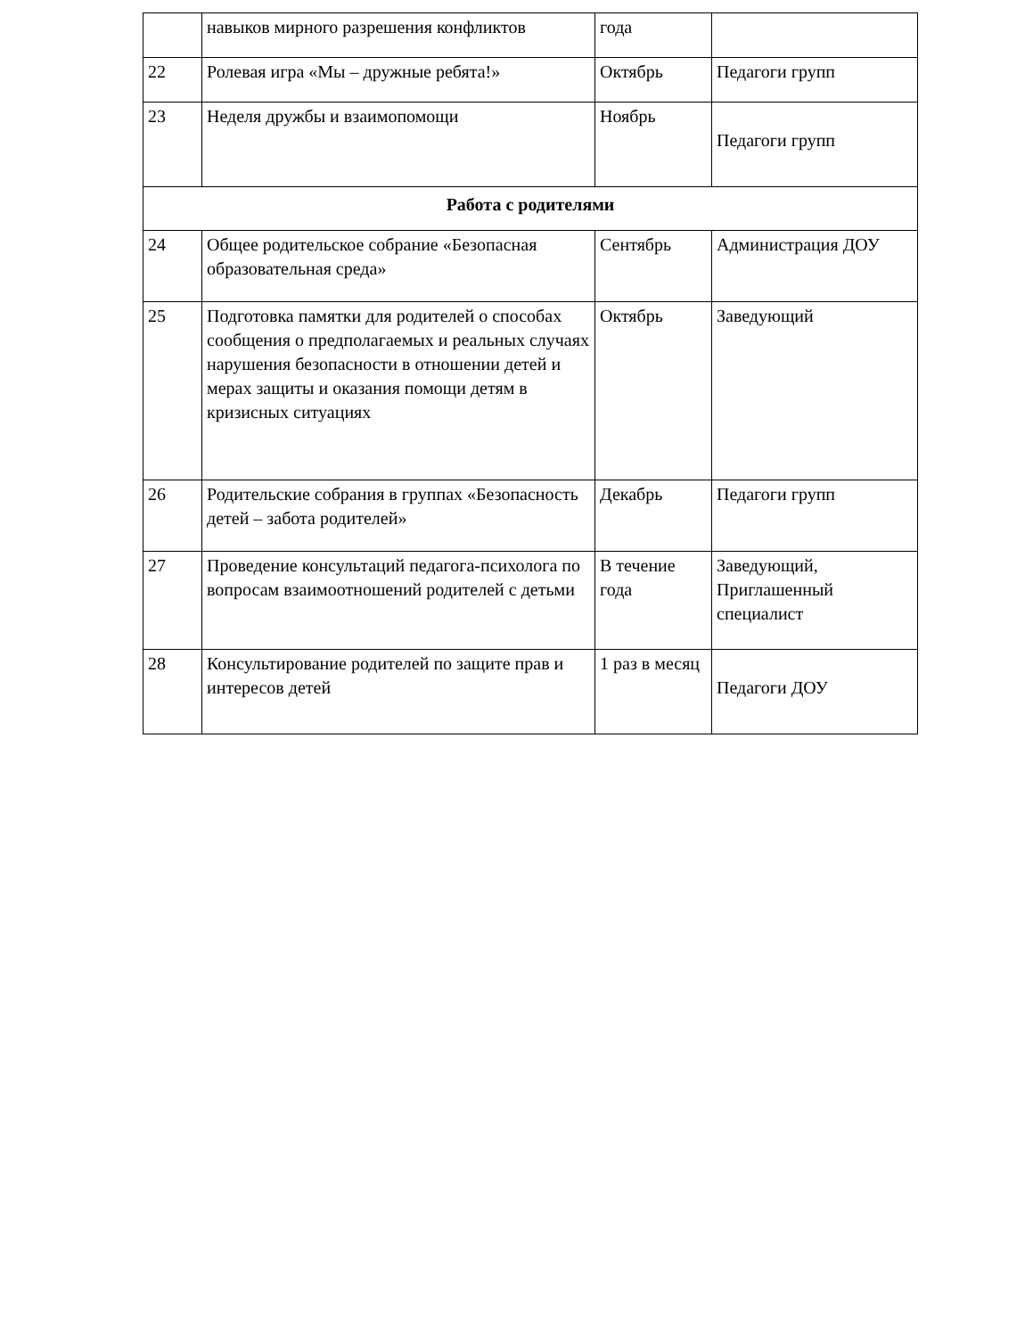| | навыков мирного разрешения конфликтов | года | |
| 22 | Ролевая игра «Мы – дружные ребята!» | Октябрь | Педагоги групп |
| 23 | Неделя дружбы и взаимопомощи | Ноябрь | Педагоги групп |
| Работа с родителями | | | |
| 24 | Общее родительское собрание «Безопасная образовательная среда» | Сентябрь | Администрация ДОУ |
| 25 | Подготовка памятки для родителей о способах сообщения о предполагаемых и реальных случаях нарушения безопасности в отношении детей и мерах защиты и оказания помощи детям в кризисных ситуациях | Октябрь | Заведующий |
| 26 | Родительские собрания в группах «Безопасность детей – забота родителей» | Декабрь | Педагоги групп |
| 27 | Проведение консультаций педагога-психолога по вопросам взаимоотношений родителей с детьми | В течение года | Заведующий, Приглашенный специалист |
| 28 | Консультирование родителей по защите прав и интересов детей | 1 раз в месяц | Педагоги ДОУ |